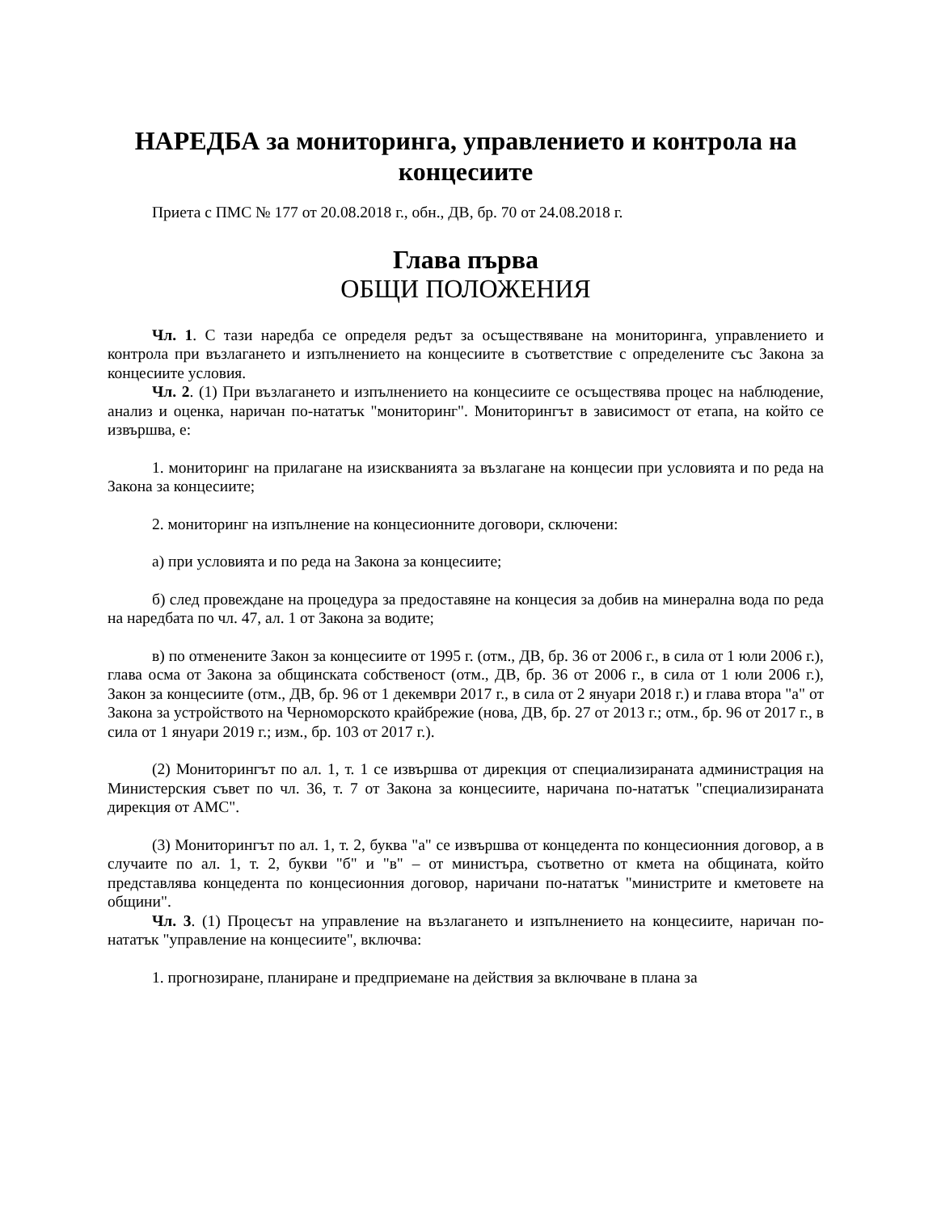НАРЕДБА за мониторинга, управлението и контрола на концесиите
Приета с ПМС № 177 от 20.08.2018 г., обн., ДВ, бр. 70 от 24.08.2018 г.
Глава първа
ОБЩИ ПОЛОЖЕНИЯ
Чл. 1. С тази наредба се определя редът за осъществяване на мониторинга, управлението и контрола при възлагането и изпълнението на концесиите в съответствие с определените със Закона за концесиите условия.
Чл. 2. (1) При възлагането и изпълнението на концесиите се осъществява процес на наблюдение, анализ и оценка, наричан по-нататък "мониторинг". Мониторингът в зависимост от етапа, на който се извършва, е:
1. мониторинг на прилагане на изискванията за възлагане на концесии при условията и по реда на Закона за концесиите;
2. мониторинг на изпълнение на концесионните договори, сключени:
а) при условията и по реда на Закона за концесиите;
б) след провеждане на процедура за предоставяне на концесия за добив на минерална вода по реда на наредбата по чл. 47, ал. 1 от Закона за водите;
в) по отменените Закон за концесиите от 1995 г. (отм., ДВ, бр. 36 от 2006 г., в сила от 1 юли 2006 г.), глава осма от Закона за общинската собственост (отм., ДВ, бр. 36 от 2006 г., в сила от 1 юли 2006 г.), Закон за концесиите (отм., ДВ, бр. 96 от 1 декември 2017 г., в сила от 2 януари 2018 г.) и глава втора "а" от Закона за устройството на Черноморското крайбрежие (нова, ДВ, бр. 27 от 2013 г.; отм., бр. 96 от 2017 г., в сила от 1 януари 2019 г.; изм., бр. 103 от 2017 г.).
(2) Мониторингът по ал. 1, т. 1 се извършва от дирекция от специализираната администрация на Министерския съвет по чл. 36, т. 7 от Закона за концесиите, наричана по-нататък "специализираната дирекция от АМС".
(3) Мониторингът по ал. 1, т. 2, буква "а" се извършва от концедента по концесионния договор, а в случаите по ал. 1, т. 2, букви "б" и "в" – от министъра, съответно от кмета на общината, който представлява концедента по концесионния договор, наричани по-нататък "министрите и кметовете на общини".
Чл. 3. (1) Процесът на управление на възлагането и изпълнението на концесиите, наричан по-нататък "управление на концесиите", включва:
1. прогнозиране, планиране и предприемане на действия за включване в плана за